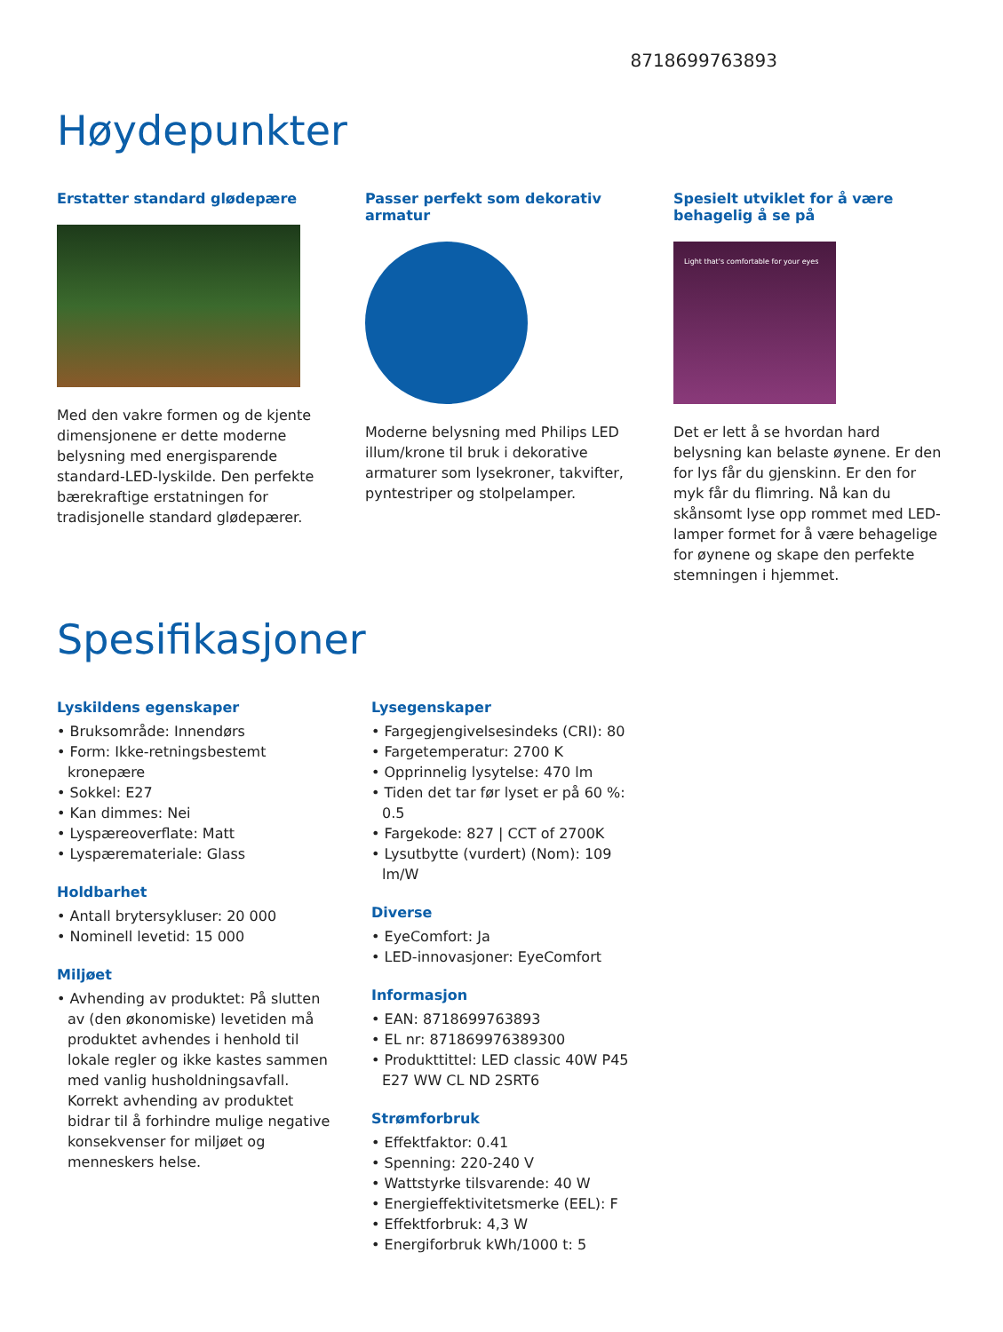8718699763893
Høydepunkter
Erstatter standard glødepære
Med den vakre formen og de kjente dimensjonene er dette moderne belysning med energisparende standard-LED-lyskilde. Den perfekte bærekraftige erstatningen for tradisjonelle standard glødepærer.
Passer perfekt som dekorativ armatur
Moderne belysning med Philips LED illum/krone til bruk i dekorative armaturer som lysekroner, takvifter, pyntestriper og stolpelamper.
Spesielt utviklet for å være behagelig å se på
Light that's comfortable for your eyes
Det er lett å se hvordan hard belysning kan belaste øynene. Er den for lys får du gjenskinn. Er den for myk får du flimring. Nå kan du skånsomt lyse opp rommet med LED-lamper formet for å være behagelige for øynene og skape den perfekte stemningen i hjemmet.
Spesifikasjoner
Lyskildens egenskaper
• Bruksområde: Innendørs
• Form: Ikke-retningsbestemt kronepære
• Sokkel: E27
• Kan dimmes: Nei
• Lyspæreoverflate: Matt
• Lyspæremateriale: Glass
Holdbarhet
• Antall brytersykluser: 20 000
• Nominell levetid: 15 000
Miljøet
• Avhending av produktet: På slutten av (den økonomiske) levetiden må produktet avhendes i henhold til lokale regler og ikke kastes sammen med vanlig husholdningsavfall. Korrekt avhending av produktet bidrar til å forhindre mulige negative konsekvenser for miljøet og menneskers helse.
Lysegenskaper
• Fargegjengivelsesindeks (CRI): 80
• Fargetemperatur: 2700 K
• Opprinnelig lysytelse: 470 lm
• Tiden det tar før lyset er på 60 %: 0.5
• Fargekode: 827 | CCT of 2700K
• Lysutbytte (vurdert) (Nom): 109 lm/W
Diverse
• EyeComfort: Ja
• LED-innovasjoner: EyeComfort
Informasjon
• EAN: 8718699763893
• EL nr: 871869976389300
• Produkttittel: LED classic 40W P45 E27 WW CL ND 2SRT6
Strømforbruk
• Effektfaktor: 0.41
• Spenning: 220-240 V
• Wattstyrke tilsvarende: 40 W
• Energieffektivitetsmerke (EEL): F
• Effektforbruk: 4,3 W
• Energiforbruk kWh/1000 t: 5